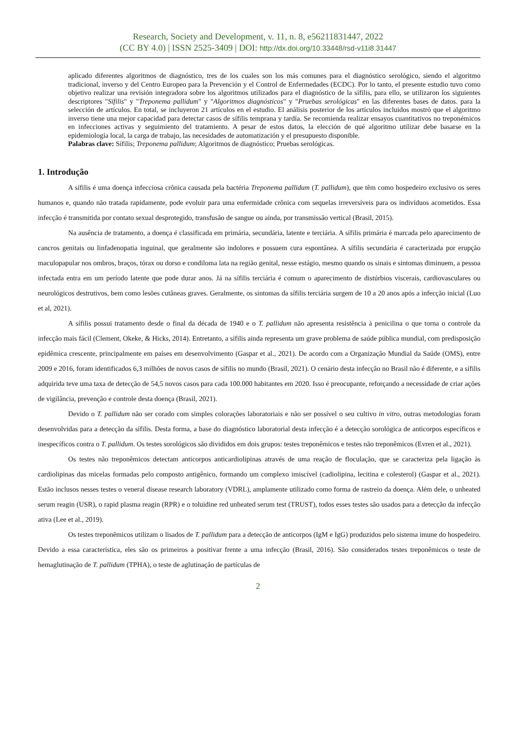Research, Society and Development, v. 11, n. 8, e56211831447, 2022
(CC BY 4.0) | ISSN 2525-3409 | DOI: http://dx.doi.org/10.33448/rsd-v11i8.31447
aplicado diferentes algoritmos de diagnóstico, tres de los cuales son los más comunes para el diagnóstico serológico, siendo el algoritmo tradicional, inverso y del Centro Europeo para la Prevención y el Control de Enfermedades (ECDC). Por lo tanto, el presente estudio tuvo como objetivo realizar una revisión integradora sobre los algoritmos utilizados para el diagnóstico de la sífilis, para ello, se utilizaron los siguientes descriptores "Sífilis" y "Treponema pallidum" y "Algoritmos diagnósticos" y "Pruebas serológicas" en las diferentes bases de datos. para la selección de artículos. En total, se incluyeron 21 artículos en el estudio. El análisis posterior de los artículos incluidos mostró que el algoritmo inverso tiene una mejor capacidad para detectar casos de sífilis temprana y tardía. Se recomienda realizar ensayos cuantitativos no treponémicos en infecciones activas y seguimiento del tratamiento. A pesar de estos datos, la elección de qué algoritmo utilizar debe basarse en la epidemiología local, la carga de trabajo, las necesidades de automatización y el presupuesto disponible.
Palabras clave: Sífilis; Treponema pallidum; Algoritmos de diagnóstico; Pruebas serológicas.
1. Introdução
A sífilis é uma doença infecciosa crônica causada pela bactéria Treponema pallidum (T. pallidum), que têm como hospedeiro exclusivo os seres humanos e, quando não tratada rapidamente, pode evoluir para uma enfermidade crônica com sequelas irreversíveis para os indivíduos acometidos. Essa infecção é transmitida por contato sexual desprotegido, transfusão de sangue ou ainda, por transmissão vertical (Brasil, 2015).
Na ausência de tratamento, a doença é classificada em primária, secundária, latente e terciária. A sífilis primária é marcada pelo aparecimento de cancros genitais ou linfadenopatia inguinal, que geralmente são indolores e possuem cura espontânea. A sífilis secundária é caracterizada por erupção maculopapular nos ombros, braços, tórax ou dorso e condiloma lata na região genital, nesse estágio, mesmo quando os sinais e sintomas diminuem, a pessoa infectada entra em um período latente que pode durar anos. Já na sífilis terciária é comum o aparecimento de distúrbios viscerais, cardiovasculares ou neurológicos destrutivos, bem como lesões cutâneas graves. Geralmente, os sintomas da sífilis terciária surgem de 10 a 20 anos após a infecção inicial (Luo et al, 2021).
A sífilis possui tratamento desde o final da década de 1940 e o T. pallidum não apresenta resistência à penicilina o que torna o controle da infecção mais fácil (Clement, Okeke, & Hicks, 2014). Entretanto, a sífilis ainda representa um grave problema de saúde pública mundial, com predisposição epidêmica crescente, principalmente em países em desenvolvimento (Gaspar et al., 2021). De acordo com a Organização Mundial da Saúde (OMS), entre 2009 e 2016, foram identificados 6,3 milhões de novos casos de sífilis no mundo (Brasil, 2021). O cenário desta infecção no Brasil não é diferente, e a sífilis adquirida teve uma taxa de detecção de 54,5 novos casos para cada 100.000 habitantes em 2020. Isso é preocupante, reforçando a necessidade de criar ações de vigilância, prevenção e controle desta doença (Brasil, 2021).
Devido o T. pallidum não ser corado com simples colorações laboratoriais e não ser possível o seu cultivo in vitro, outras metodologias foram desenvolvidas para a detecção da sífilis. Desta forma, a base do diagnóstico laboratorial desta infecção é a detecção sorológica de anticorpos específicos e inespecíficos contra o T. pallidum. Os testes sorológicos são divididos em dois grupos: testes treponêmicos e testes não treponêmicos (Evren et al., 2021).
Os testes não treponêmicos detectam anticorpos anticardiolipinas através de uma reação de floculação, que se caracteriza pela ligação às cardiolipinas das micelas formadas pelo composto antigênico, formando um complexo imiscível (cadiolipina, lecitina e colesterol) (Gaspar et al., 2021). Estão inclusos nesses testes o veneral disease research laboratory (VDRL), amplamente utilizado como forma de rastreio da doença. Além dele, o unheated serum reagin (USR), o rapid plasma reagin (RPR) e o toluidine red unheated serum test (TRUST), todos esses testes são usados para a detecção da infecção ativa (Lee et al., 2019).
Os testes treponêmicos utilizam o lisados de T. pallidum para a detecção de anticorpos (IgM e IgG) produzidos pelo sistema imune do hospedeiro. Devido a essa característica, eles são os primeiros a positivar frente a uma infecção (Brasil, 2016). São considerados testes treponêmicos o teste de hemaglutinação de T. pallidum (TPHA), o teste de aglutinação de partículas de
2